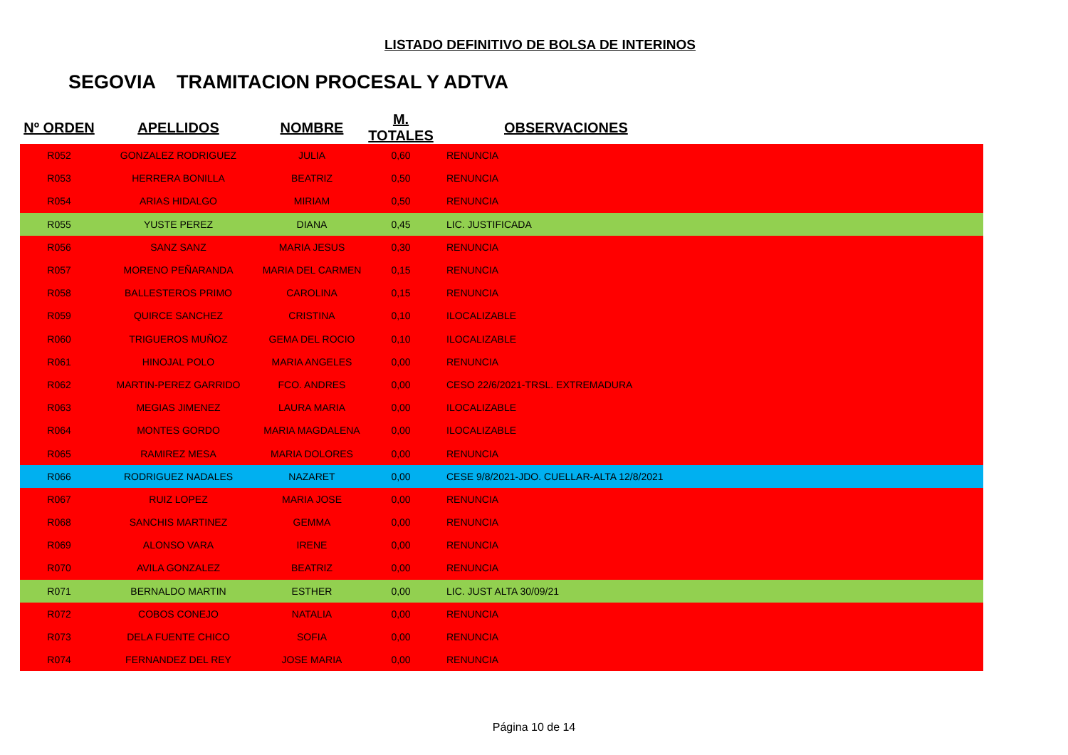LISTADO DEFINITIVO DE BOLSA DE INTERINOS
SEGOVIA TRAMITACION PROCESAL Y ADTVA
| Nº ORDEN | APELLIDOS | NOMBRE | M. TOTALES | OBSERVACIONES |
| --- | --- | --- | --- | --- |
| R052 | GONZALEZ RODRIGUEZ | JULIA | 0,60 | RENUNCIA |
| R053 | HERRERA BONILLA | BEATRIZ | 0,50 | RENUNCIA |
| R054 | ARIAS HIDALGO | MIRIAM | 0,50 | RENUNCIA |
| R055 | YUSTE PEREZ | DIANA | 0,45 | LIC. JUSTIFICADA |
| R056 | SANZ SANZ | MARIA JESUS | 0,30 | RENUNCIA |
| R057 | MORENO PEÑARANDA | MARIA DEL CARMEN | 0,15 | RENUNCIA |
| R058 | BALLESTEROS PRIMO | CAROLINA | 0,15 | RENUNCIA |
| R059 | QUIRCE SANCHEZ | CRISTINA | 0,10 | ILOCALIZABLE |
| R060 | TRIGUEROS MUÑOZ | GEMA DEL ROCIO | 0,10 | ILOCALIZABLE |
| R061 | HINOJAL POLO | MARIA ANGELES | 0,00 | RENUNCIA |
| R062 | MARTIN-PEREZ GARRIDO | FCO. ANDRES | 0,00 | CESO 22/6/2021-TRSL. EXTREMADURA |
| R063 | MEGIAS JIMENEZ | LAURA MARIA | 0,00 | ILOCALIZABLE |
| R064 | MONTES GORDO | MARIA MAGDALENA | 0,00 | ILOCALIZABLE |
| R065 | RAMIREZ MESA | MARIA DOLORES | 0,00 | RENUNCIA |
| R066 | RODRIGUEZ NADALES | NAZARET | 0,00 | CESE 9/8/2021-JDO. CUELLAR-ALTA 12/8/2021 |
| R067 | RUIZ LOPEZ | MARIA JOSE | 0,00 | RENUNCIA |
| R068 | SANCHIS MARTINEZ | GEMMA | 0,00 | RENUNCIA |
| R069 | ALONSO VARA | IRENE | 0,00 | RENUNCIA |
| R070 | AVILA GONZALEZ | BEATRIZ | 0,00 | RENUNCIA |
| R071 | BERNALDO MARTIN | ESTHER | 0,00 | LIC. JUST ALTA 30/09/21 |
| R072 | COBOS CONEJO | NATALIA | 0,00 | RENUNCIA |
| R073 | DELA FUENTE CHICO | SOFIA | 0,00 | RENUNCIA |
| R074 | FERNANDEZ DEL REY | JOSE MARIA | 0,00 | RENUNCIA |
Página 10 de 14